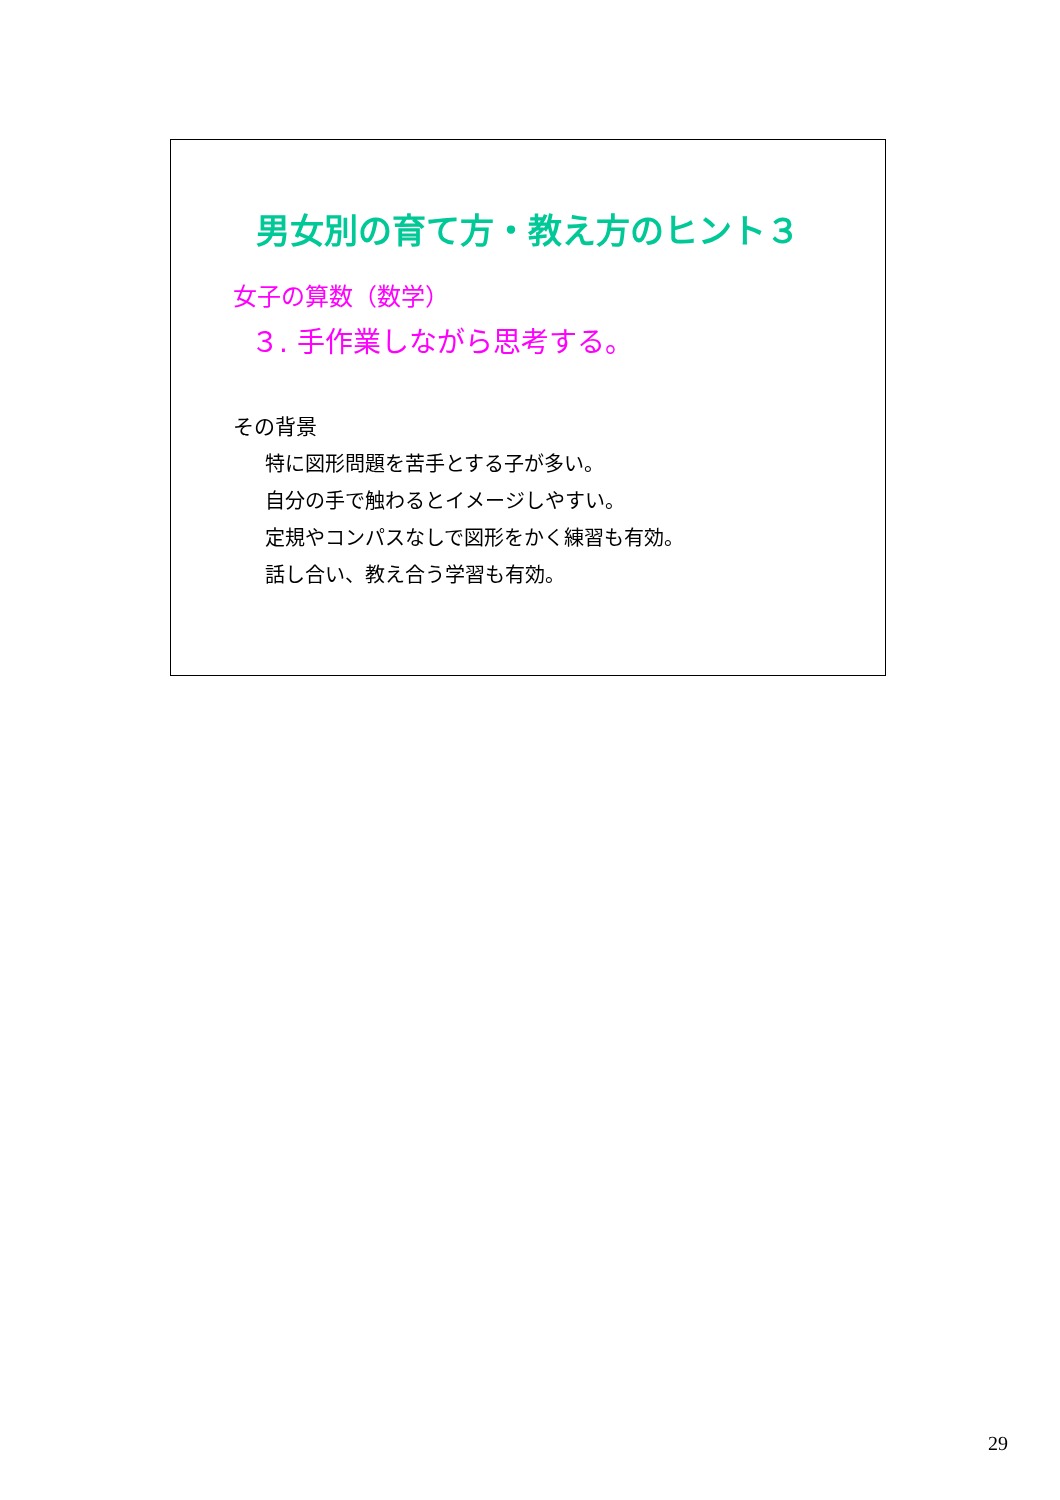男女別の育て方・教え方のヒント３
女子の算数（数学）
３. 手作業しながら思考する。
その背景
特に図形問題を苦手とする子が多い。
自分の手で触わるとイメージしやすい。
定規やコンパスなしで図形をかく練習も有効。
話し合い、教え合う学習も有効。
29